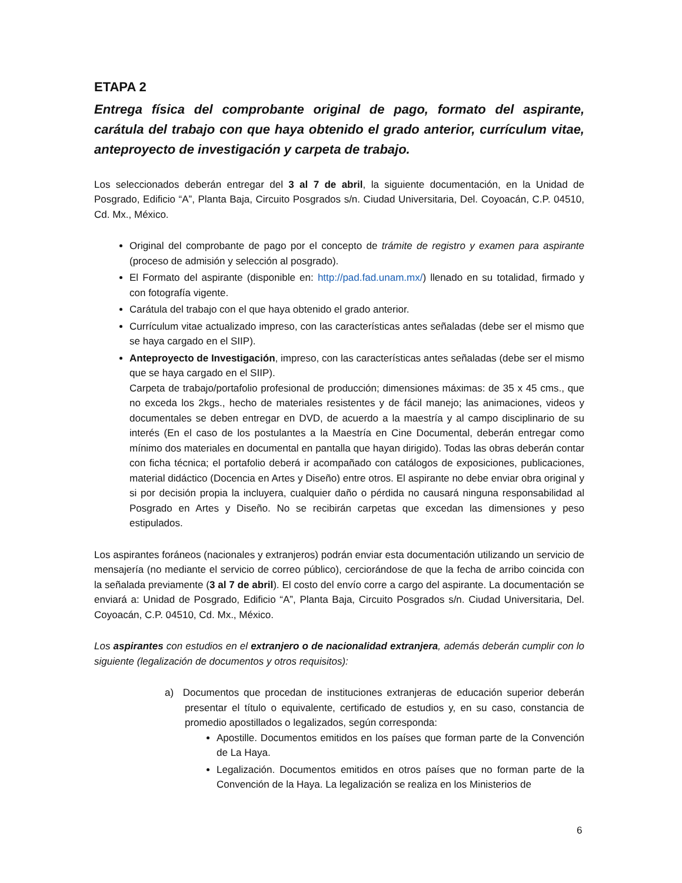ETAPA 2
Entrega física del comprobante original de pago, formato del aspirante, carátula del trabajo con que haya obtenido el grado anterior, currículum vitae, anteproyecto de investigación y carpeta de trabajo.
Los seleccionados deberán entregar del 3 al 7 de abril, la siguiente documentación, en la Unidad de Posgrado, Edificio “A”, Planta Baja, Circuito Posgrados s/n. Ciudad Universitaria, Del. Coyoacán, C.P. 04510, Cd. Mx., México.
Original del comprobante de pago por el concepto de trámite de registro y examen para aspirante (proceso de admisión y selección al posgrado).
El Formato del aspirante (disponible en: http://pad.fad.unam.mx/) llenado en su totalidad, firmado y con fotografía vigente.
Carátula del trabajo con el que haya obtenido el grado anterior.
Currículum vitae actualizado impreso, con las características antes señaladas (debe ser el mismo que se haya cargado en el SIIP).
Anteproyecto de Investigación, impreso, con las características antes señaladas (debe ser el mismo que se haya cargado en el SIIP).
Carpeta de trabajo/portafolio profesional de producción; dimensiones máximas: de 35 x 45 cms., que no exceda los 2kgs., hecho de materiales resistentes y de fácil manejo; las animaciones, videos y documentales se deben entregar en DVD, de acuerdo a la maestría y al campo disciplinario de su interés (En el caso de los postulantes a la Maestría en Cine Documental, deberán entregar como mínimo dos materiales en documental en pantalla que hayan dirigido). Todas las obras deberán contar con ficha técnica; el portafolio deberá ir acompañado con catálogos de exposiciones, publicaciones, material didáctico (Docencia en Artes y Diseño) entre otros. El aspirante no debe enviar obra original y si por decisión propia la incluyera, cualquier daño o pérdida no causará ninguna responsabilidad al Posgrado en Artes y Diseño. No se recibirán carpetas que excedan las dimensiones y peso estipulados.
Los aspirantes foráneos (nacionales y extranjeros) podrán enviar esta documentación utilizando un servicio de mensajería (no mediante el servicio de correo público), cerciorándose de que la fecha de arribo coincida con la señalada previamente (3 al 7 de abril). El costo del envío corre a cargo del aspirante. La documentación se enviará a: Unidad de Posgrado, Edificio “A”, Planta Baja, Circuito Posgrados s/n. Ciudad Universitaria, Del. Coyoacán, C.P. 04510, Cd. Mx., México.
Los aspirantes con estudios en el extranjero o de nacionalidad extranjera, además deberán cumplir con lo siguiente (legalización de documentos y otros requisitos):
a) Documentos que procedan de instituciones extranjeras de educación superior deberán presentar el título o equivalente, certificado de estudios y, en su caso, constancia de promedio apostillados o legalizados, según corresponda:
Apostille. Documentos emitidos en los países que forman parte de la Convención de La Haya.
Legalización. Documentos emitidos en otros países que no forman parte de la Convención de la Haya. La legalización se realiza en los Ministerios de
6